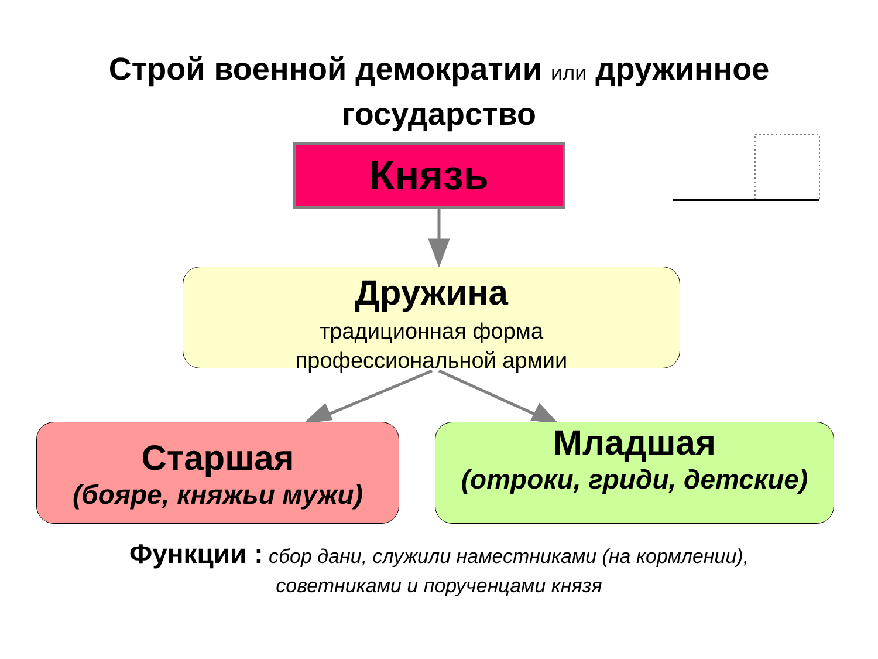Строй военной демократии или дружинное
государство
Князь
Дружина
традиционная форма
профессиональной армии
Старшая
(бояре, княжьи мужи)
Младшая
(отроки, гриди, детские)
Функции : сбор дани, служили наместниками (на кормлении),
советниками и порученцами князя